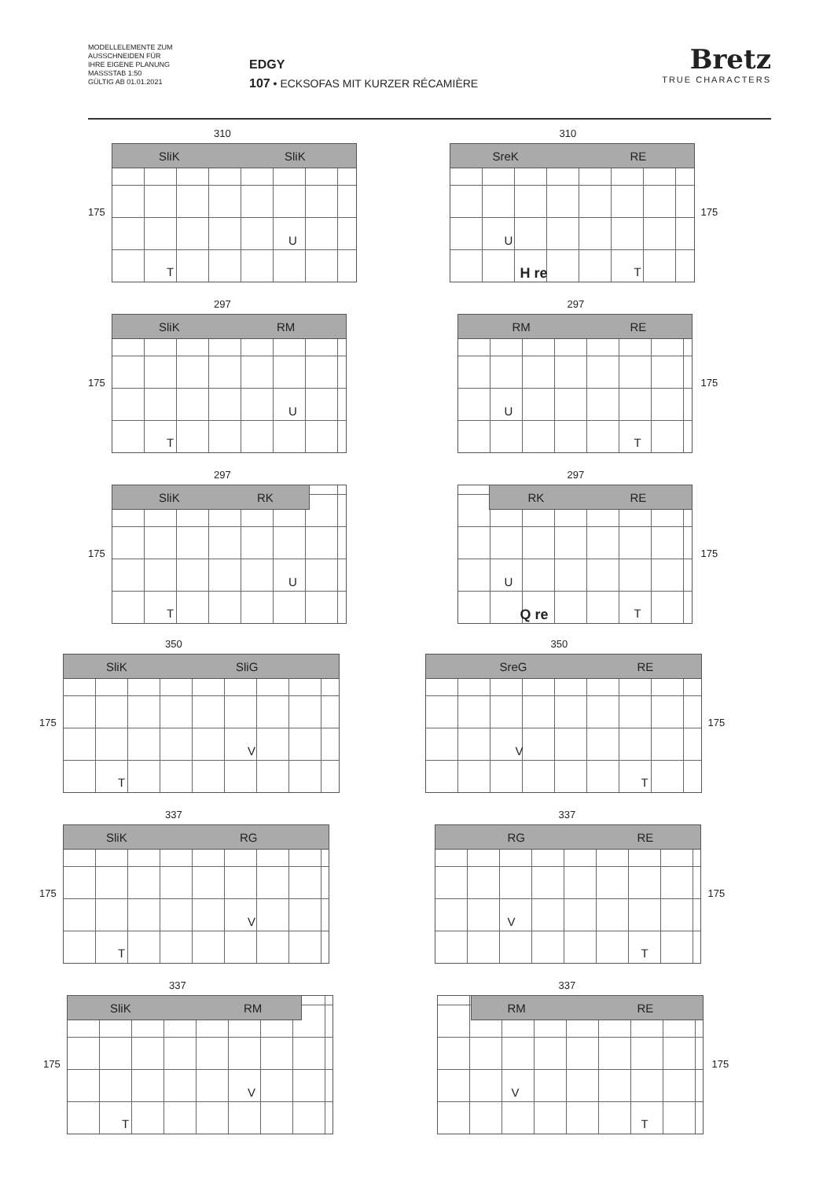MODELLELEMENTE ZUM
AUSSCHNEIDEN FÜR
IHRE EIGENE PLANUNG
MASSSTAB 1:50
GÜLTIG AB 01.01.2021
EDGY
107 • ECKSOFAS MIT KURZER RÉCAMIÈRE
Bretz
TRUE CHARACTERS
310
SliK SliK
175
U
T
310
SreK RE
175
U
H re T
297
SliK RM
175
U
T
297
RM RE
175
U
T
297
SliK RK
175
U
T
297
RK RE
175
U
Q re T
350
SliK SliG
175
V
T
350
SreG RE
175
V
T
337
SliK RG
175
V
T
337
RG RE
175
V
T
337
SliK RM
175
V
T
337
RM RE
175
V
T